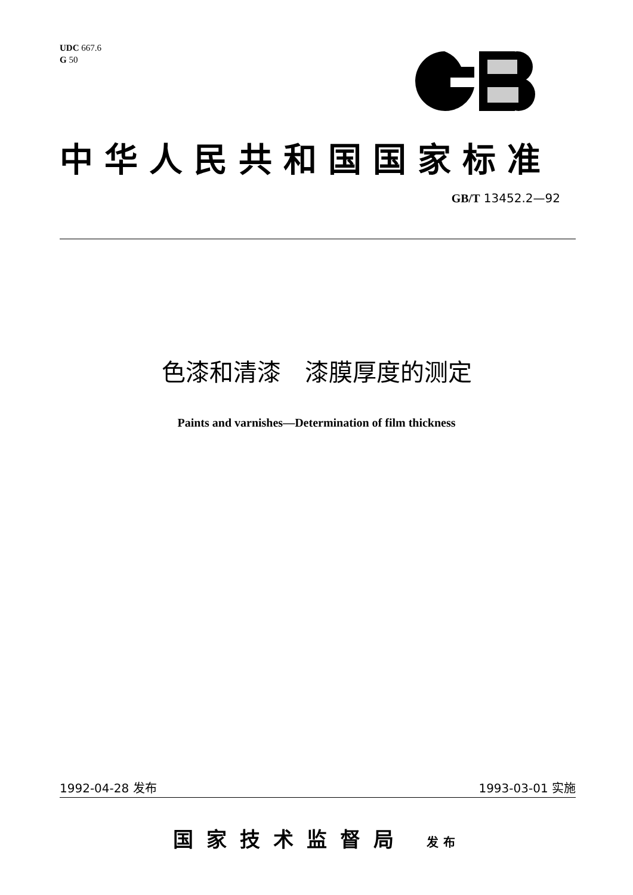UDC 667.6
G 50
中华人民共和国国家标准
GB/T 13452.2—92
色漆和清漆　漆膜厚度的测定
Paints and varnishes—Determination of film thickness
1992-04-28 发布 1993-03-01 实施
国家技术监督局 发布